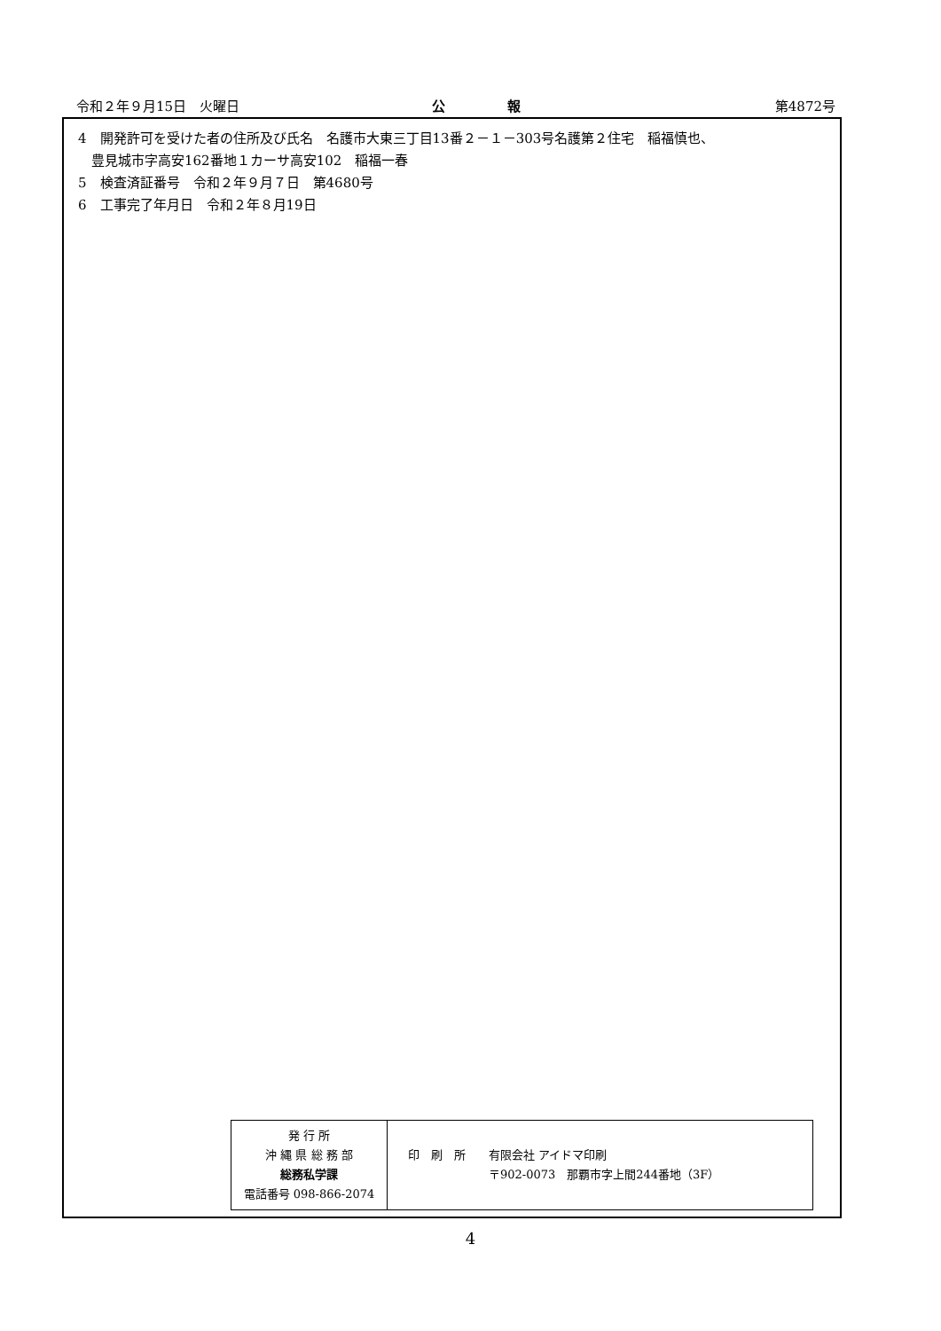令和２年９月15日　火曜日 公報 第4872号
4　開発許可を受けた者の住所及び氏名　名護市大東三丁目13番２－１－303号名護第２住宅　稲福慎也、
豊見城市字高安162番地１カーサ高安102　稲福一春
5　検査済証番号　令和２年９月７日　第4680号
6　工事完了年月日　令和２年８月19日
| 発 行 所 沖 縄 県 総 務 部 総務私学課 電話番号 098-866-2074 | 印 刷 所 有限会社 アイドマ印刷 〒902-0073 那覇市字上間244番地（3F） |
4